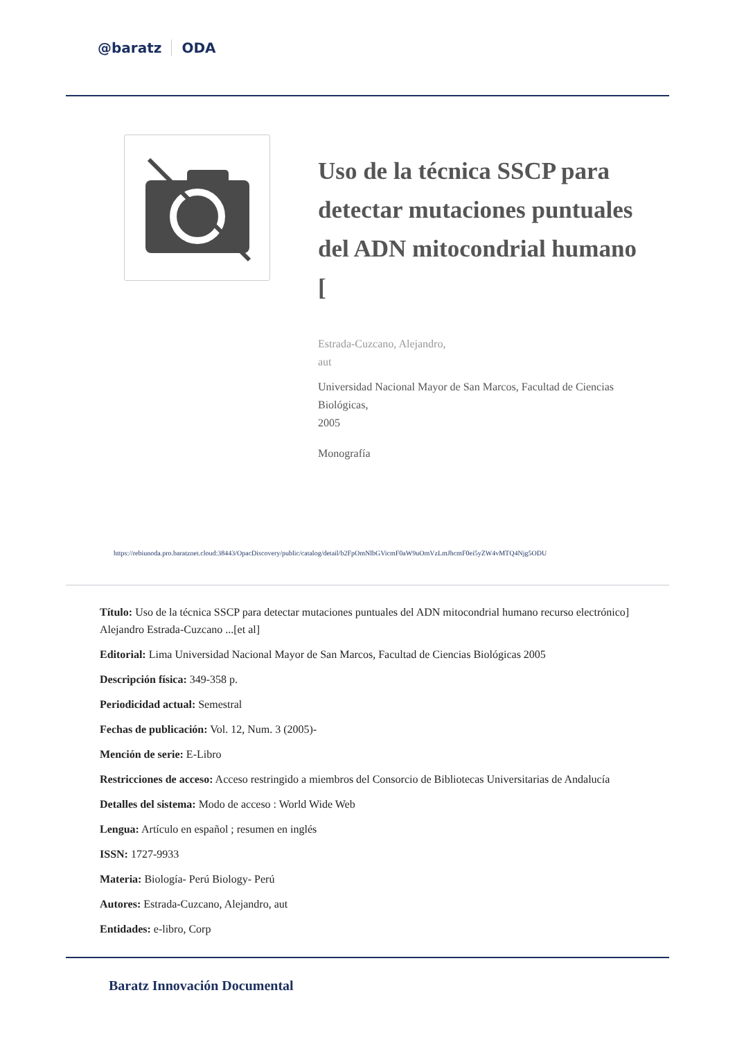@baratz ODA
Uso de la técnica SSCP para detectar mutaciones puntuales del ADN mitocondrial humano [
Estrada-Cuzcano, Alejandro,
aut
Universidad Nacional Mayor de San Marcos, Facultad de Ciencias Biológicas,
2005
Monografía
https://rebiunoda.pro.baratznet.cloud:38443/OpacDiscovery/public/catalog/detail/b2FpOmNlbGVicmF0aW9uOmVzLmJhcmF0ei5yZW4vMTQ4Njg5ODU
Título: Uso de la técnica SSCP para detectar mutaciones puntuales del ADN mitocondrial humano recurso electrónico] Alejandro Estrada-Cuzcano ...[et al]
Editorial: Lima Universidad Nacional Mayor de San Marcos, Facultad de Ciencias Biológicas 2005
Descripción física: 349-358 p.
Periodicidad actual: Semestral
Fechas de publicación: Vol. 12, Num. 3 (2005)-
Mención de serie: E-Libro
Restricciones de acceso: Acceso restringido a miembros del Consorcio de Bibliotecas Universitarias de Andalucía
Detalles del sistema: Modo de acceso : World Wide Web
Lengua: Artículo en español ; resumen en inglés
ISSN: 1727-9933
Materia: Biología- Perú Biology- Perú
Autores: Estrada-Cuzcano, Alejandro, aut
Entidades: e-libro, Corp
Baratz Innovación Documental